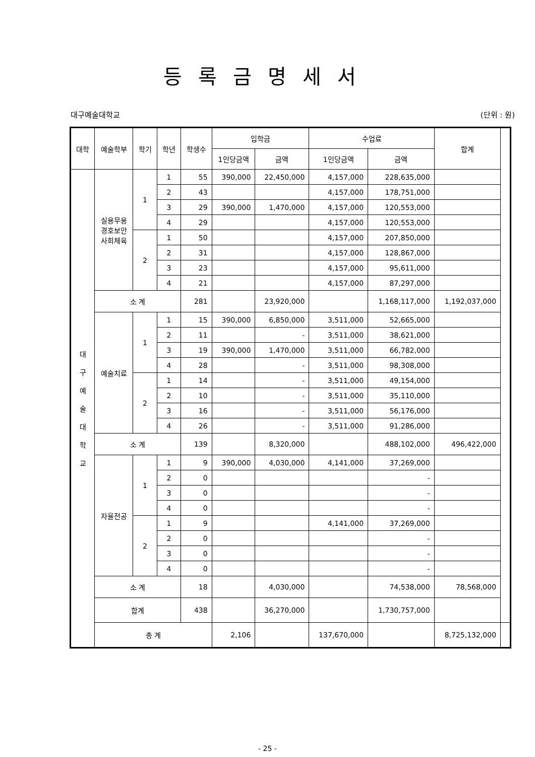등록금명세서
대구예술대학교 (단위 : 원)
| 대학 | 예술학부 | 학기 | 학년 | 학생수 | 입학금 | | 수업료 | | 합계 | |
| --- | --- | --- | --- | --- | --- | --- | --- | --- | --- | --- |
| | | | | | 1인당금액 | 금액 | 1인당금액 | 금액 | | |
| 대 구 예 술 대 학 교 | 실용무용 경호보안 사회체육 | 1 | 1 | 55 | 390,000 | 22,450,000 | 4,157,000 | 228,635,000 | | |
| | | | 2 | 43 | | | 4,157,000 | 178,751,000 | | |
| | | | 3 | 29 | 390,000 | 1,470,000 | 4,157,000 | 120,553,000 | | |
| | | | 4 | 29 | | | 4,157,000 | 120,553,000 | | |
| | | 2 | 1 | 50 | | | 4,157,000 | 207,850,000 | | |
| | | | 2 | 31 | | | 4,157,000 | 128,867,000 | | |
| | | | 3 | 23 | | | 4,157,000 | 95,611,000 | | |
| | | | 4 | 21 | | | 4,157,000 | 87,297,000 | | |
| | 소 계 | | | 281 | | 23,920,000 | | 1,168,117,000 | 1,192,037,000 | |
| | 예술치료 | 1 | 1 | 15 | 390,000 | 6,850,000 | 3,511,000 | 52,665,000 | | |
| | | | 2 | 11 | | - | 3,511,000 | 38,621,000 | | |
| | | | 3 | 19 | 390,000 | 1,470,000 | 3,511,000 | 66,782,000 | | |
| | | | 4 | 28 | | - | 3,511,000 | 98,308,000 | | |
| | | 2 | 1 | 14 | | - | 3,511,000 | 49,154,000 | | |
| | | | 2 | 10 | | - | 3,511,000 | 35,110,000 | | |
| | | | 3 | 16 | | - | 3,511,000 | 56,176,000 | | |
| | | | 4 | 26 | | - | 3,511,000 | 91,286,000 | | |
| | 소 계 | | | 139 | | 8,320,000 | | 488,102,000 | 496,422,000 | |
| | 자율전공 | 1 | 1 | 9 | 390,000 | 4,030,000 | 4,141,000 | 37,269,000 | | |
| | | | 2 | 0 | | | | - | | |
| | | | 3 | 0 | | | | - | | |
| | | | 4 | 0 | | | | - | | |
| | | 2 | 1 | 9 | | | 4,141,000 | 37,269,000 | | |
| | | | 2 | 0 | | | | - | | |
| | | | 3 | 0 | | | | - | | |
| | | | 4 | 0 | | | | - | | |
| | 소 계 | | | 18 | | 4,030,000 | | 74,538,000 | 78,568,000 | |
| | 합계 | | | 438 | | 36,270,000 | | 1,730,757,000 | | |
| | 총 계 | | | | 2,106 | | 137,670,000 | | 8,725,132,000 | |
- 25 -